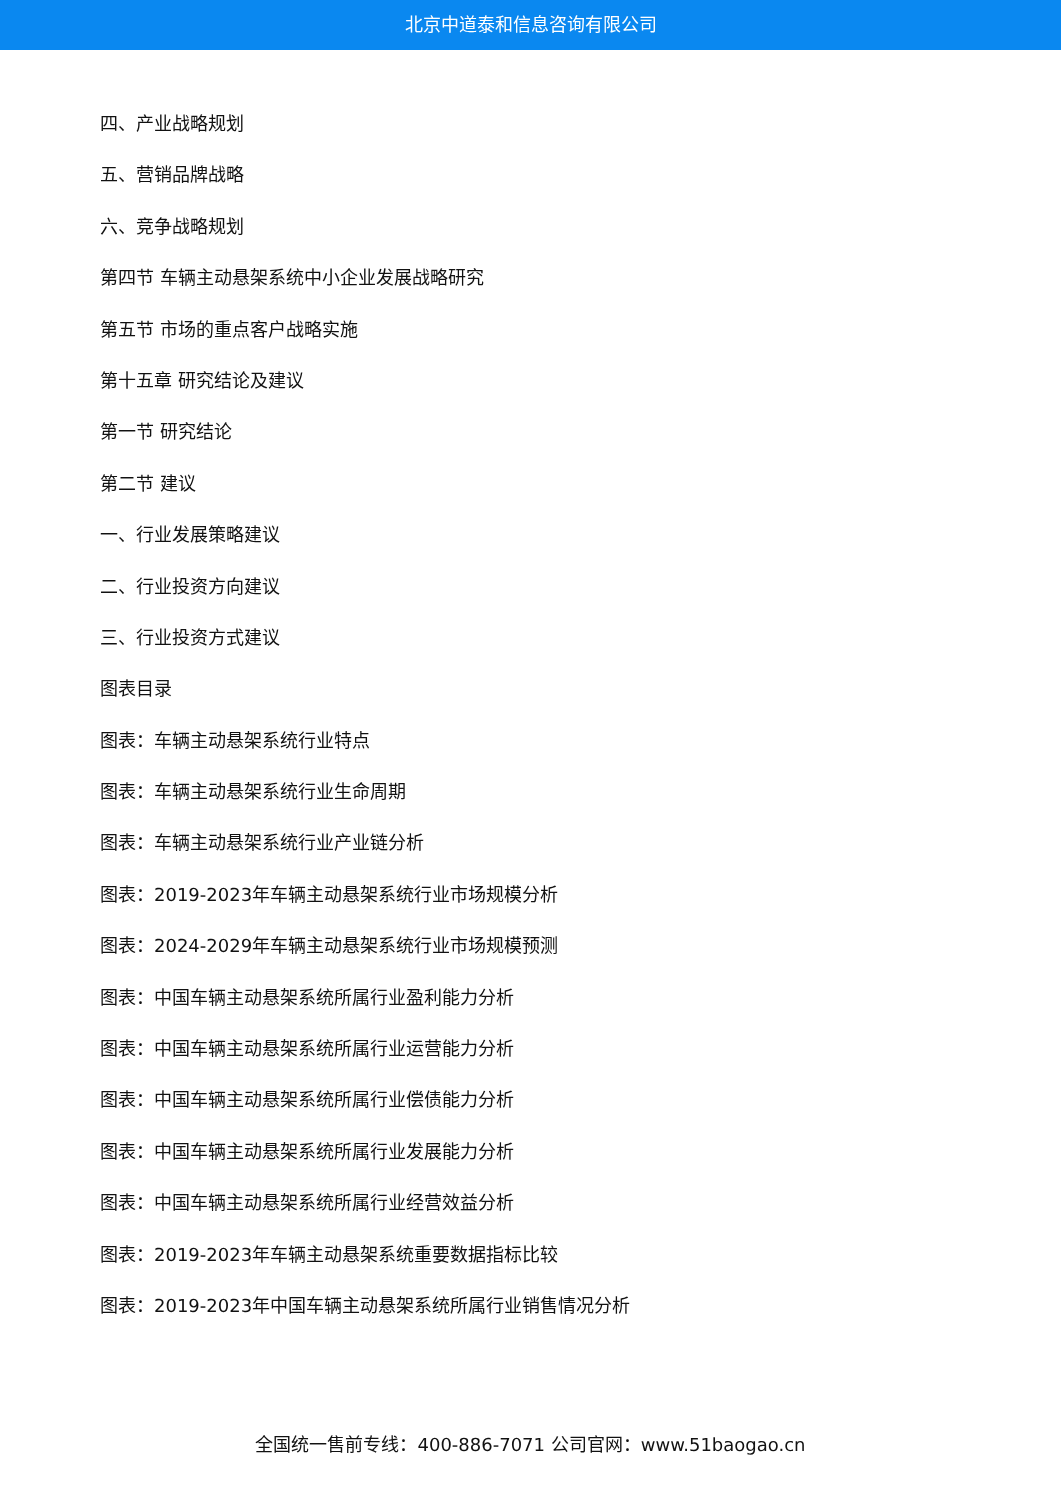北京中道泰和信息咨询有限公司
四、产业战略规划
五、营销品牌战略
六、竞争战略规划
第四节 车辆主动悬架系统中小企业发展战略研究
第五节 市场的重点客户战略实施
第十五章 研究结论及建议
第一节 研究结论
第二节 建议
一、行业发展策略建议
二、行业投资方向建议
三、行业投资方式建议
图表目录
图表：车辆主动悬架系统行业特点
图表：车辆主动悬架系统行业生命周期
图表：车辆主动悬架系统行业产业链分析
图表：2019-2023年车辆主动悬架系统行业市场规模分析
图表：2024-2029年车辆主动悬架系统行业市场规模预测
图表：中国车辆主动悬架系统所属行业盈利能力分析
图表：中国车辆主动悬架系统所属行业运营能力分析
图表：中国车辆主动悬架系统所属行业偿债能力分析
图表：中国车辆主动悬架系统所属行业发展能力分析
图表：中国车辆主动悬架系统所属行业经营效益分析
图表：2019-2023年车辆主动悬架系统重要数据指标比较
图表：2019-2023年中国车辆主动悬架系统所属行业销售情况分析
全国统一售前专线：400-886-7071 公司官网：www.51baogao.cn